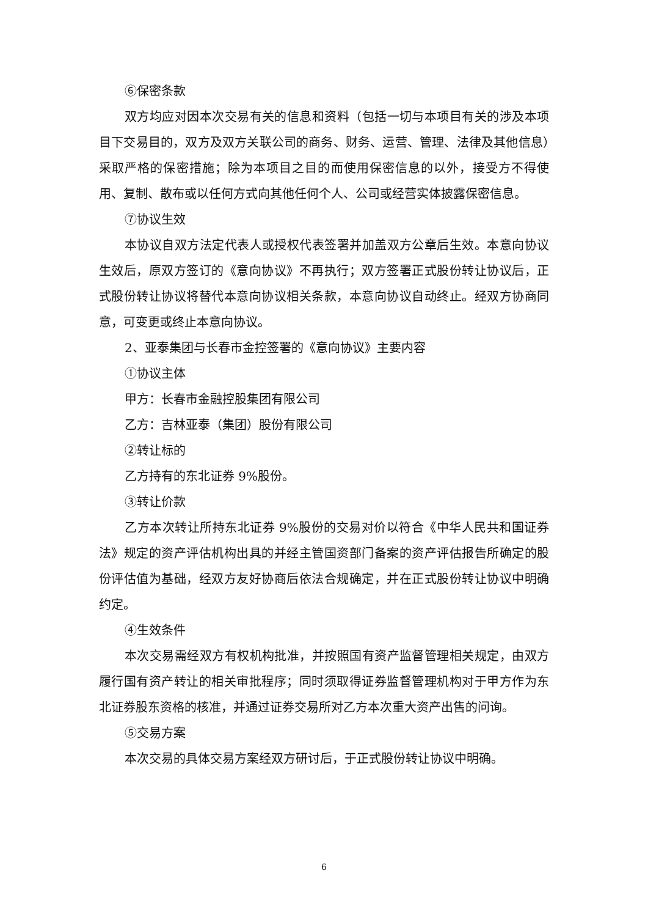⑥保密条款
双方均应对因本次交易有关的信息和资料（包括一切与本项目有关的涉及本项目下交易目的，双方及双方关联公司的商务、财务、运营、管理、法律及其他信息）采取严格的保密措施；除为本项目之目的而使用保密信息的以外，接受方不得使用、复制、散布或以任何方式向其他任何个人、公司或经营实体披露保密信息。
⑦协议生效
本协议自双方法定代表人或授权代表签署并加盖双方公章后生效。本意向协议生效后，原双方签订的《意向协议》不再执行；双方签署正式股份转让协议后，正式股份转让协议将替代本意向协议相关条款，本意向协议自动终止。经双方协商同意，可变更或终止本意向协议。
2、亚泰集团与长春市金控签署的《意向协议》主要内容
①协议主体
甲方：长春市金融控股集团有限公司
乙方：吉林亚泰（集团）股份有限公司
②转让标的
乙方持有的东北证券 9%股份。
③转让价款
乙方本次转让所持东北证券 9%股份的交易对价以符合《中华人民共和国证券法》规定的资产评估机构出具的并经主管国资部门备案的资产评估报告所确定的股份评估值为基础，经双方友好协商后依法合规确定，并在正式股份转让协议中明确约定。
④生效条件
本次交易需经双方有权机构批准，并按照国有资产监督管理相关规定，由双方履行国有资产转让的相关审批程序；同时须取得证券监督管理机构对于甲方作为东北证券股东资格的核准，并通过证券交易所对乙方本次重大资产出售的问询。
⑤交易方案
本次交易的具体交易方案经双方研讨后，于正式股份转让协议中明确。
6